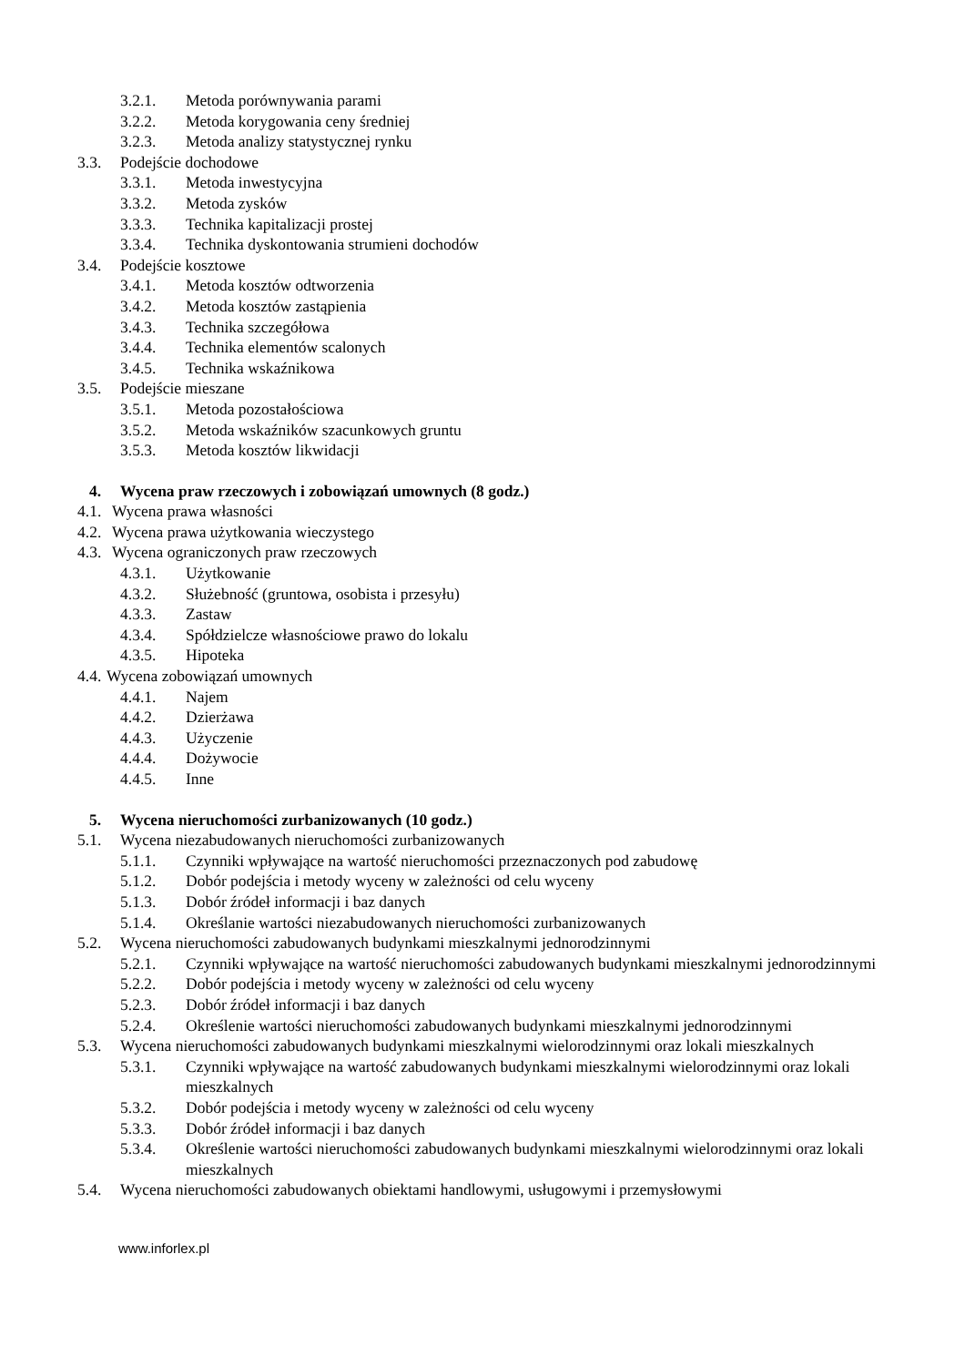3.2.1. Metoda porównywania parami
3.2.2. Metoda korygowania ceny średniej
3.2.3. Metoda analizy statystycznej rynku
3.3. Podejście dochodowe
3.3.1. Metoda inwestycyjna
3.3.2. Metoda zysków
3.3.3. Technika kapitalizacji prostej
3.3.4. Technika dyskontowania strumieni dochodów
3.4. Podejście kosztowe
3.4.1. Metoda kosztów odtworzenia
3.4.2. Metoda kosztów zastąpienia
3.4.3. Technika szczegółowa
3.4.4. Technika elementów scalonych
3.4.5. Technika wskaźnikowa
3.5. Podejście mieszane
3.5.1. Metoda pozostałościowa
3.5.2. Metoda wskaźników szacunkowych gruntu
3.5.3. Metoda kosztów likwidacji
4. Wycena praw rzeczowych i zobowiązań umownych (8 godz.)
4.1. Wycena prawa własności
4.2. Wycena prawa użytkowania wieczystego
4.3. Wycena ograniczonych praw rzeczowych
4.3.1. Użytkowanie
4.3.2. Służebność (gruntowa, osobista i przesyłu)
4.3.3. Zastaw
4.3.4. Spółdzielcze własnościowe prawo do lokalu
4.3.5. Hipoteka
4.4. Wycena zobowiązań umownych
4.4.1. Najem
4.4.2. Dzierżawa
4.4.3. Użyczenie
4.4.4. Dożywocie
4.4.5. Inne
5. Wycena nieruchomości zurbanizowanych (10 godz.)
5.1. Wycena niezabudowanych nieruchomości zurbanizowanych
5.1.1. Czynniki wpływające na wartość nieruchomości przeznaczonych pod zabudowę
5.1.2. Dobór podejścia i metody wyceny w zależności od celu wyceny
5.1.3. Dobór źródeł informacji i baz danych
5.1.4. Określanie wartości niezabudowanych nieruchomości zurbanizowanych
5.2. Wycena nieruchomości zabudowanych budynkami mieszkalnymi jednorodzinnymi
5.2.1. Czynniki wpływające na wartość nieruchomości zabudowanych budynkami mieszkalnymi jednorodzinnymi
5.2.2. Dobór podejścia i metody wyceny w zależności od celu wyceny
5.2.3. Dobór źródeł informacji i baz danych
5.2.4. Określenie wartości nieruchomości zabudowanych budynkami mieszkalnymi jednorodzinnymi
5.3. Wycena nieruchomości zabudowanych budynkami mieszkalnymi wielorodzinnymi oraz lokali mieszkalnych
5.3.1. Czynniki wpływające na wartość zabudowanych budynkami mieszkalnymi wielorodzinnymi oraz lokali mieszkalnych
5.3.2. Dobór podejścia i metody wyceny w zależności od celu wyceny
5.3.3. Dobór źródeł informacji i baz danych
5.3.4. Określenie wartości nieruchomości zabudowanych budynkami mieszkalnymi wielorodzinnymi oraz lokali mieszkalnych
5.4. Wycena nieruchomości zabudowanych obiektami handlowymi, usługowymi i przemysłowymi
www.inforlex.pl